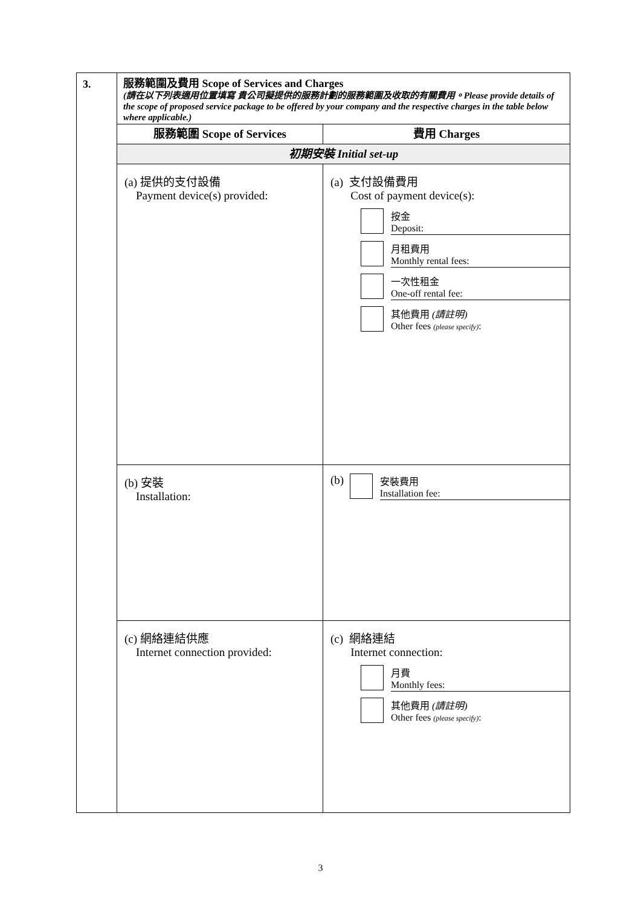| 3. | 服務範圍及費用 Scope of Services and Charges (請在以下列表適用位置填寫 貴公司擬提供的服務計劃的服務範圍及收取的有關費用。Please provide details of the scope of proposed service package to be offered by your company and the respective charges in the table below where applicable.) | |
| | 服務範圍 Scope of Services | 費用 Charges |
| | 初期安裝 Initial set-up | |
| | (a) 提供的支付設備 Payment device(s) provided: | (a) 支付設備費用 Cost of payment device(s): 按金 Deposit: 月租費用 Monthly rental fees: 一次性租金 One-off rental fee: 其他費用 (請註明) Other fees (please specify) : |
| | (b) 安裝 Installation: | (b) 安裝費用 Installation fee: |
| | (c) 網絡連結供應 Internet connection provided: | (c) 網絡連結 Internet connection: 月費 Monthly fees: 其他費用 (請註明) Other fees (please specify) : |
3